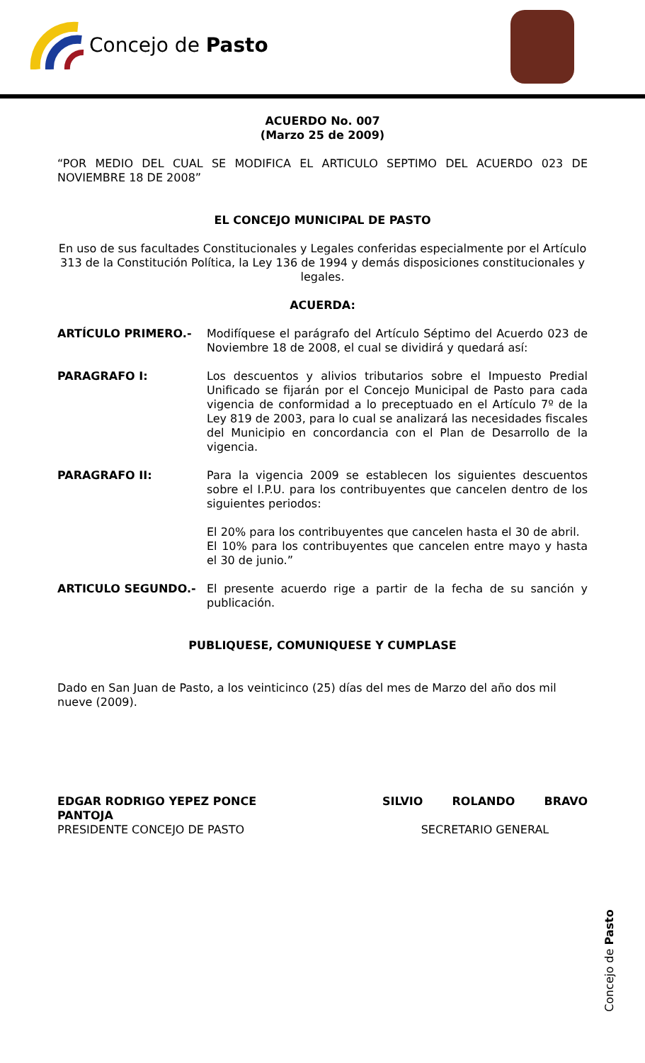Concejo de Pasto
ACUERDO No. 007
(Marzo 25 de 2009)
“POR MEDIO DEL CUAL SE MODIFICA EL ARTICULO SEPTIMO DEL ACUERDO 023 DE NOVIEMBRE 18 DE 2008”
EL CONCEJO MUNICIPAL DE PASTO
En uso de sus facultades Constitucionales y Legales conferidas especialmente por el Artículo 313 de la Constitución Política, la Ley 136 de 1994 y demás disposiciones constitucionales y legales.
ACUERDA:
ARTÍCULO PRIMERO.-
Modifíquese el parágrafo del Artículo Séptimo del Acuerdo 023 de Noviembre 18 de 2008, el cual se dividirá y quedará así:
PARAGRAFO I:
Los descuentos y alivios tributarios sobre el Impuesto Predial Unificado se fijarán por el Concejo Municipal de Pasto para cada vigencia de conformidad a lo preceptuado en el Artículo 7º de la Ley 819 de 2003, para lo cual se analizará las necesidades fiscales del Municipio en concordancia con el Plan de Desarrollo de la vigencia.
PARAGRAFO II:
Para la vigencia 2009 se establecen los siguientes descuentos sobre el I.P.U. para los contribuyentes que cancelen dentro de los siguientes periodos:
El 20% para los contribuyentes que cancelen hasta el 30 de abril.
El 10% para los contribuyentes que cancelen entre mayo y hasta el 30 de junio.”
ARTICULO SEGUNDO.-
El presente acuerdo rige a partir de la fecha de su sanción y publicación.
PUBLIQUESE, COMUNIQUESE Y CUMPLASE
Dado en San Juan de Pasto, a los veinticinco (25) días del mes de Marzo del año dos mil nueve (2009).
EDGAR RODRIGO YEPEZ PONCE
PANTOJA
PRESIDENTE CONCEJO DE PASTO
SILVIO ROLANDO BRAVO
SECRETARIO GENERAL
Concejo de Pasto